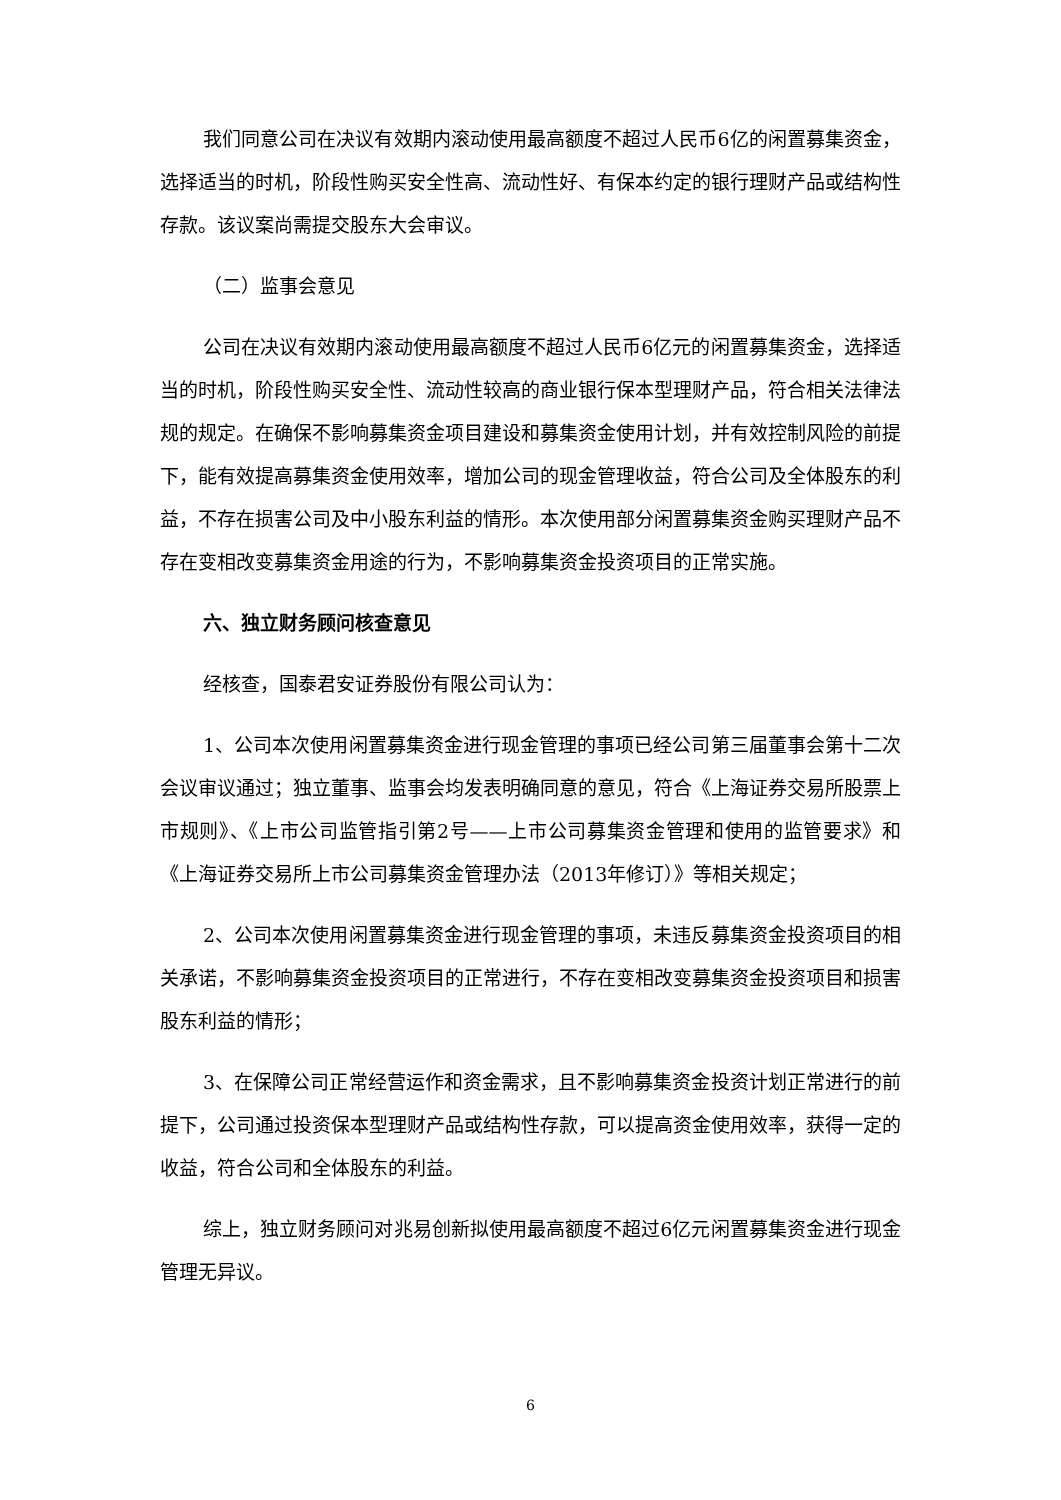我们同意公司在决议有效期内滚动使用最高额度不超过人民币6亿的闲置募集资金，选择适当的时机，阶段性购买安全性高、流动性好、有保本约定的银行理财产品或结构性存款。该议案尚需提交股东大会审议。
（二）监事会意见
公司在决议有效期内滚动使用最高额度不超过人民币6亿元的闲置募集资金，选择适当的时机，阶段性购买安全性、流动性较高的商业银行保本型理财产品，符合相关法律法规的规定。在确保不影响募集资金项目建设和募集资金使用计划，并有效控制风险的前提下，能有效提高募集资金使用效率，增加公司的现金管理收益，符合公司及全体股东的利益，不存在损害公司及中小股东利益的情形。本次使用部分闲置募集资金购买理财产品不存在变相改变募集资金用途的行为，不影响募集资金投资项目的正常实施。
六、独立财务顾问核查意见
经核查，国泰君安证券股份有限公司认为：
1、公司本次使用闲置募集资金进行现金管理的事项已经公司第三届董事会第十二次会议审议通过；独立董事、监事会均发表明确同意的意见，符合《上海证券交易所股票上市规则》、《上市公司监管指引第2号——上市公司募集资金管理和使用的监管要求》和《上海证券交易所上市公司募集资金管理办法（2013年修订）》等相关规定；
2、公司本次使用闲置募集资金进行现金管理的事项，未违反募集资金投资项目的相关承诺，不影响募集资金投资项目的正常进行，不存在变相改变募集资金投资项目和损害股东利益的情形；
3、在保障公司正常经营运作和资金需求，且不影响募集资金投资计划正常进行的前提下，公司通过投资保本型理财产品或结构性存款，可以提高资金使用效率，获得一定的收益，符合公司和全体股东的利益。
综上，独立财务顾问对兆易创新拟使用最高额度不超过6亿元闲置募集资金进行现金管理无异议。
6